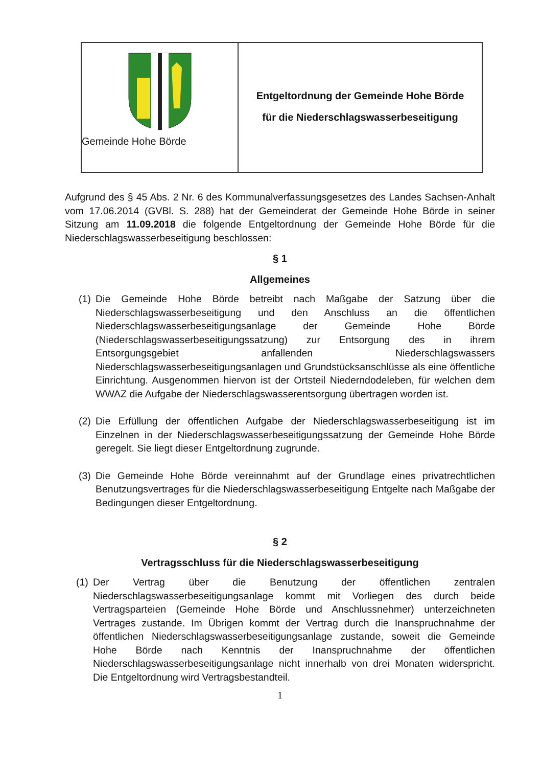Gemeinde Hohe Börde
Entgeltordnung der Gemeinde Hohe Börde
für die Niederschlagswasserbeseitigung
Aufgrund des § 45 Abs. 2 Nr. 6 des Kommunalverfassungsgesetzes des Landes Sachsen-Anhalt vom 17.06.2014 (GVBl. S. 288) hat der Gemeinderat der Gemeinde Hohe Börde in seiner Sitzung am 11.09.2018 die folgende Entgeltordnung der Gemeinde Hohe Börde für die Niederschlagswasserbeseitigung beschlossen:
§ 1
Allgemeines
(1)
Die Gemeinde Hohe Börde betreibt nach Maßgabe der Satzung über die Niederschlagswasserbeseitigung und den Anschluss an die öffentlichen Niederschlagswasserbeseitigungsanlage der Gemeinde Hohe Börde (Niederschlagswasserbeseitigungssatzung) zur Entsorgung des in ihrem Entsorgungsgebiet anfallenden Niederschlagswassers Niederschlagswasserbeseitigungsanlagen und Grundstücksanschlüsse als eine öffentliche Einrichtung. Ausgenommen hiervon ist der Ortsteil Niederndodeleben, für welchen dem WWAZ die Aufgabe der Niederschlagswasserentsorgung übertragen worden ist.
(2)
Die Erfüllung der öffentlichen Aufgabe der Niederschlagswasserbeseitigung ist im Einzelnen in der Niederschlagswasserbeseitigungssatzung der Gemeinde Hohe Börde geregelt. Sie liegt dieser Entgeltordnung zugrunde.
(3)
Die Gemeinde Hohe Börde vereinnahmt auf der Grundlage eines privatrechtlichen Benutzungsvertrages für die Niederschlagswasserbeseitigung Entgelte nach Maßgabe der Bedingungen dieser Entgeltordnung.
§ 2
Vertragsschluss für die Niederschlagswasserbeseitigung
(1)
Der Vertrag über die Benutzung der öffentlichen zentralen Niederschlagswasserbeseitigungsanlage kommt mit Vorliegen des durch beide Vertragsparteien (Gemeinde Hohe Börde und Anschlussnehmer) unterzeichneten Vertrages zustande. Im Übrigen kommt der Vertrag durch die Inanspruchnahme der öffentlichen Niederschlagswasserbeseitigungsanlage zustande, soweit die Gemeinde Hohe Börde nach Kenntnis der Inanspruchnahme der öffentlichen Niederschlagswasserbeseitigungsanlage nicht innerhalb von drei Monaten widerspricht. Die Entgeltordnung wird Vertragsbestandteil.
1